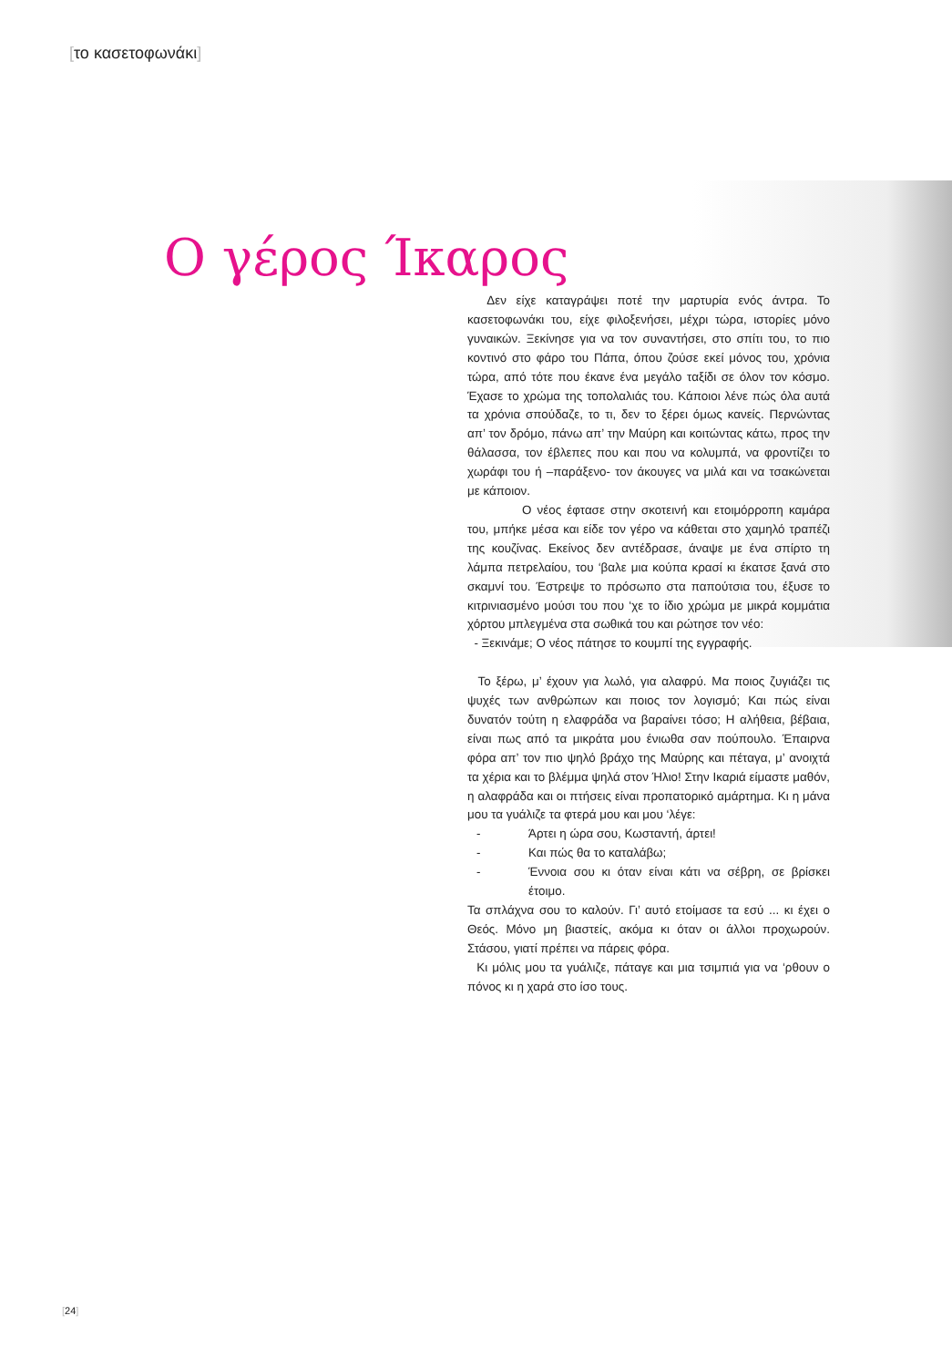[το κασετοφωνάκι]
Ο γέρος Ίκαρος
Δεν είχε καταγράψει ποτέ την μαρτυρία ενός άντρα. Το κασετοφωνάκι του, είχε φιλοξενήσει, μέχρι τώρα, ιστορίες μόνο γυναικών. Ξεκίνησε για να τον συναντήσει, στο σπίτι του, το πιο κοντινό στο φάρο του Πάπα, όπου ζούσε εκεί μόνος του, χρόνια τώρα, από τότε που έκανε ένα μεγάλο ταξίδι σε όλον τον κόσμο. Έχασε το χρώμα της τοπολαλιάς του. Κάποιοι λένε πώς όλα αυτά τα χρόνια σπούδαζε, το τι, δεν το ξέρει όμως κανείς. Περνώντας απ’ τον δρόμο, πάνω απ’ την Μαύρη και κοιτώντας κάτω, προς την θάλασσα, τον έβλεπες που και που να κολυμπά, να φροντίζει το χωράφι του ή –παράξενο- τον άκουγες να μιλά και να τσακώνεται με κάποιον.
Ο νέος έφτασε στην σκοτεινή και ετοιμόρροπη καμάρα του, μπήκε μέσα και είδε τον γέρο να κάθεται στο χαμηλό τραπέζι της κουζίνας. Εκείνος δεν αντέδρασε, άναψε με ένα σπίρτο τη λάμπα πετρελαίου, του ‘βαλε μια κούπα κρασί κι έκατσε ξανά στο σκαμνί του. Έστρεψε το πρόσωπο στα παπούτσια του, έξυσε το κιτρινιασμένο μούσι του που ‘χε το ίδιο χρώμα με μικρά κομμάτια χόρτου μπλεγμένα στα σωθικά του και ρώτησε τον νέο:
- Ξεκινάμε; Ο νέος πάτησε το κουμπί της εγγραφής.
Το ξέρω, μ’ έχουν για λωλό, για αλαφρύ. Μα ποιος ζυγιάζει τις ψυχές των ανθρώπων και ποιος τον λογισμό; Και πώς είναι δυνατόν τούτη η ελαφράδα να βαραίνει τόσο; Η αλήθεια, βέβαια, είναι πως από τα μικράτα μου ένιωθα σαν πούπουλο. Έπαιρνα φόρα απ’ τον πιο ψηλό βράχο της Μαύρης και πέταγα, μ’ ανοιχτά τα χέρια και το βλέμμα ψηλά στον Ήλιο! Στην Ικαριά είμαστε μαθόν, η αλαφράδα και οι πτήσεις είναι προπατορικό αμάρτημα. Κι η μάνα μου τα γυάλιζε τα φτερά μου και μου ‘λέγε:
- Άρτει η ώρα σου, Κωσταντή, άρτει!
- Και πώς θα το καταλάβω;
- Έννοια σου κι όταν είναι κάτι να σέβρη, σε βρίσκει έτοιμο.
Τα σπλάχνα σου το καλούν. Γι’ αυτό ετοίμασε τα εσύ ... κι έχει ο Θεός. Μόνο μη βιαστείς, ακόμα κι όταν οι άλλοι προχωρούν. Στάσου, γιατί πρέπει να πάρεις φόρα.
Κι μόλις μου τα γυάλιζε, πάταγε και μια τσιμπιά για να ‘ρθουν ο πόνος κι η χαρά στο ίσο τους.
[24]